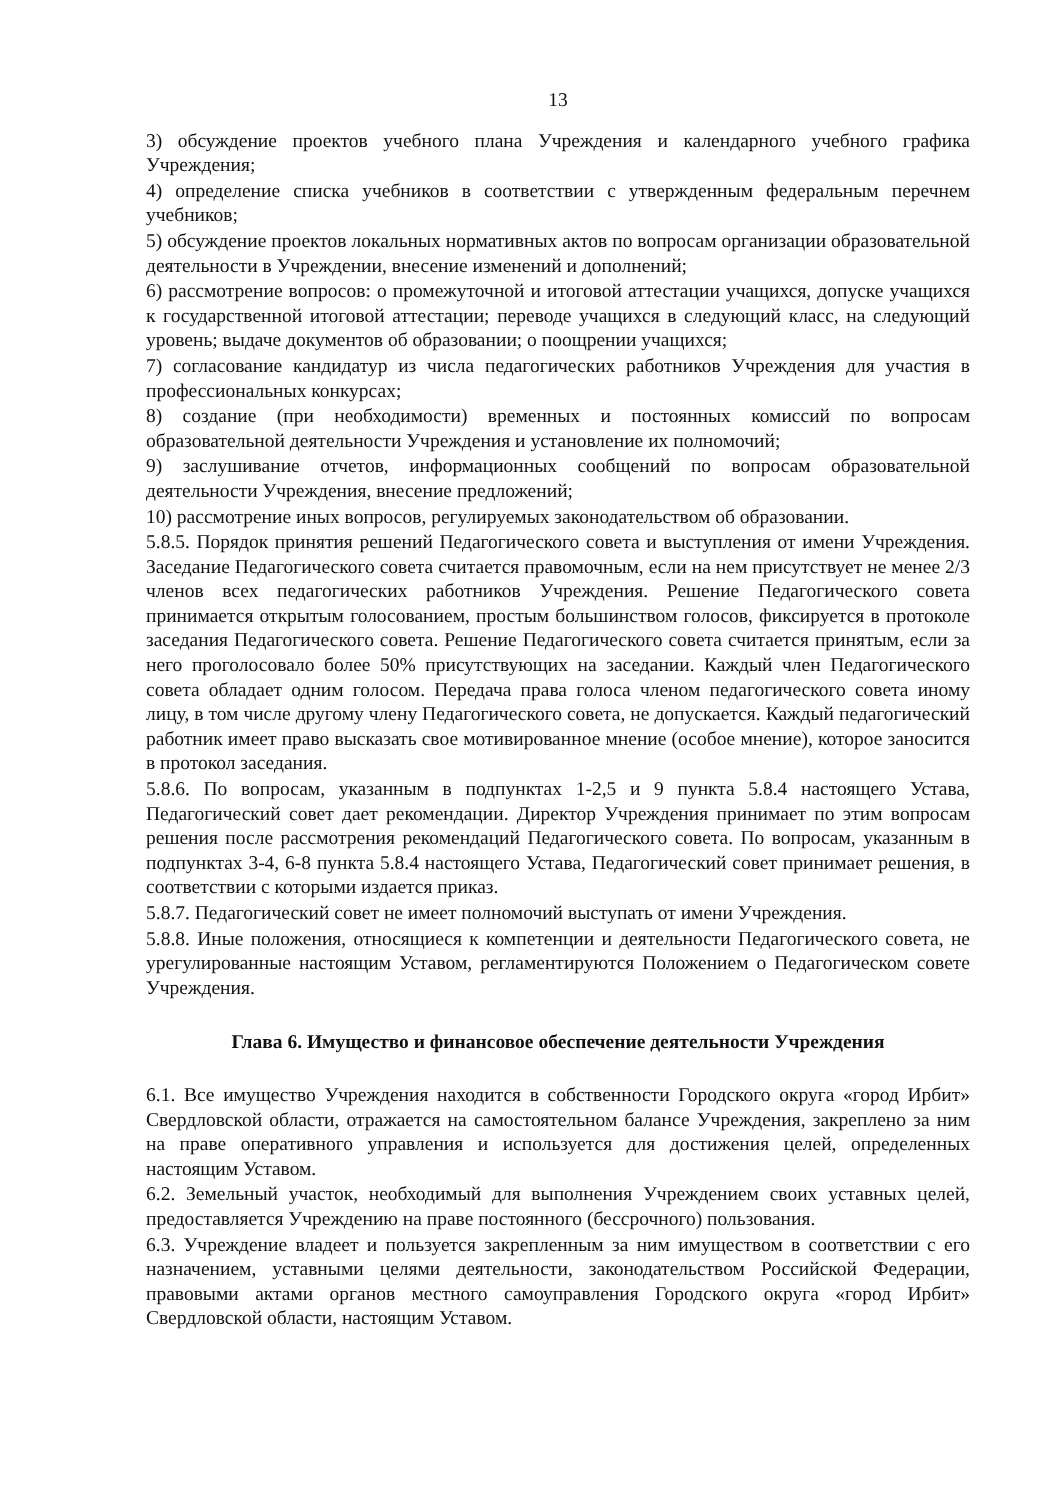13
3) обсуждение проектов учебного плана Учреждения и календарного учебного графика Учреждения;
4) определение списка учебников в соответствии с утвержденным федеральным перечнем учебников;
5) обсуждение проектов локальных нормативных актов по вопросам организации образовательной деятельности в Учреждении, внесение изменений и дополнений;
6) рассмотрение вопросов: о промежуточной и итоговой аттестации учащихся, допуске учащихся к государственной итоговой аттестации; переводе учащихся в следующий класс, на следующий уровень; выдаче документов об образовании; о поощрении учащихся;
7) согласование кандидатур из числа педагогических работников Учреждения для участия в профессиональных конкурсах;
8) создание (при необходимости) временных и постоянных комиссий по вопросам образовательной деятельности Учреждения и установление их полномочий;
9) заслушивание отчетов, информационных сообщений по вопросам образовательной деятельности Учреждения, внесение предложений;
10) рассмотрение иных вопросов, регулируемых законодательством об образовании.
5.8.5. Порядок принятия решений Педагогического совета и выступления от имени Учреждения. Заседание Педагогического совета считается правомочным, если на нем присутствует не менее 2/3 членов всех педагогических работников Учреждения. Решение Педагогического совета принимается открытым голосованием, простым большинством голосов, фиксируется в протоколе заседания Педагогического совета. Решение Педагогического совета считается принятым, если за него проголосовало более 50% присутствующих на заседании. Каждый член Педагогического совета обладает одним голосом. Передача права голоса членом педагогического совета иному лицу, в том числе другому члену Педагогического совета, не допускается. Каждый педагогический работник имеет право высказать свое мотивированное мнение (особое мнение), которое заносится в протокол заседания.
5.8.6. По вопросам, указанным в подпунктах 1-2,5 и 9 пункта 5.8.4 настоящего Устава, Педагогический совет дает рекомендации. Директор Учреждения принимает по этим вопросам решения после рассмотрения рекомендаций Педагогического совета. По вопросам, указанным в подпунктах 3-4, 6-8 пункта 5.8.4 настоящего Устава, Педагогический совет принимает решения, в соответствии с которыми издается приказ.
5.8.7. Педагогический совет не имеет полномочий выступать от имени Учреждения.
5.8.8. Иные положения, относящиеся к компетенции и деятельности Педагогического совета, не урегулированные настоящим Уставом, регламентируются Положением о Педагогическом совете Учреждения.
Глава 6. Имущество и финансовое обеспечение деятельности Учреждения
6.1. Все имущество Учреждения находится в собственности Городского округа «город Ирбит» Свердловской области, отражается на самостоятельном балансе Учреждения, закреплено за ним на праве оперативного управления и используется для достижения целей, определенных настоящим Уставом.
6.2. Земельный участок, необходимый для выполнения Учреждением своих уставных целей, предоставляется Учреждению на праве постоянного (бессрочного) пользования.
6.3. Учреждение владеет и пользуется закрепленным за ним имуществом в соответствии с его назначением, уставными целями деятельности, законодательством Российской Федерации, правовыми актами органов местного самоуправления Городского округа «город Ирбит» Свердловской области, настоящим Уставом.